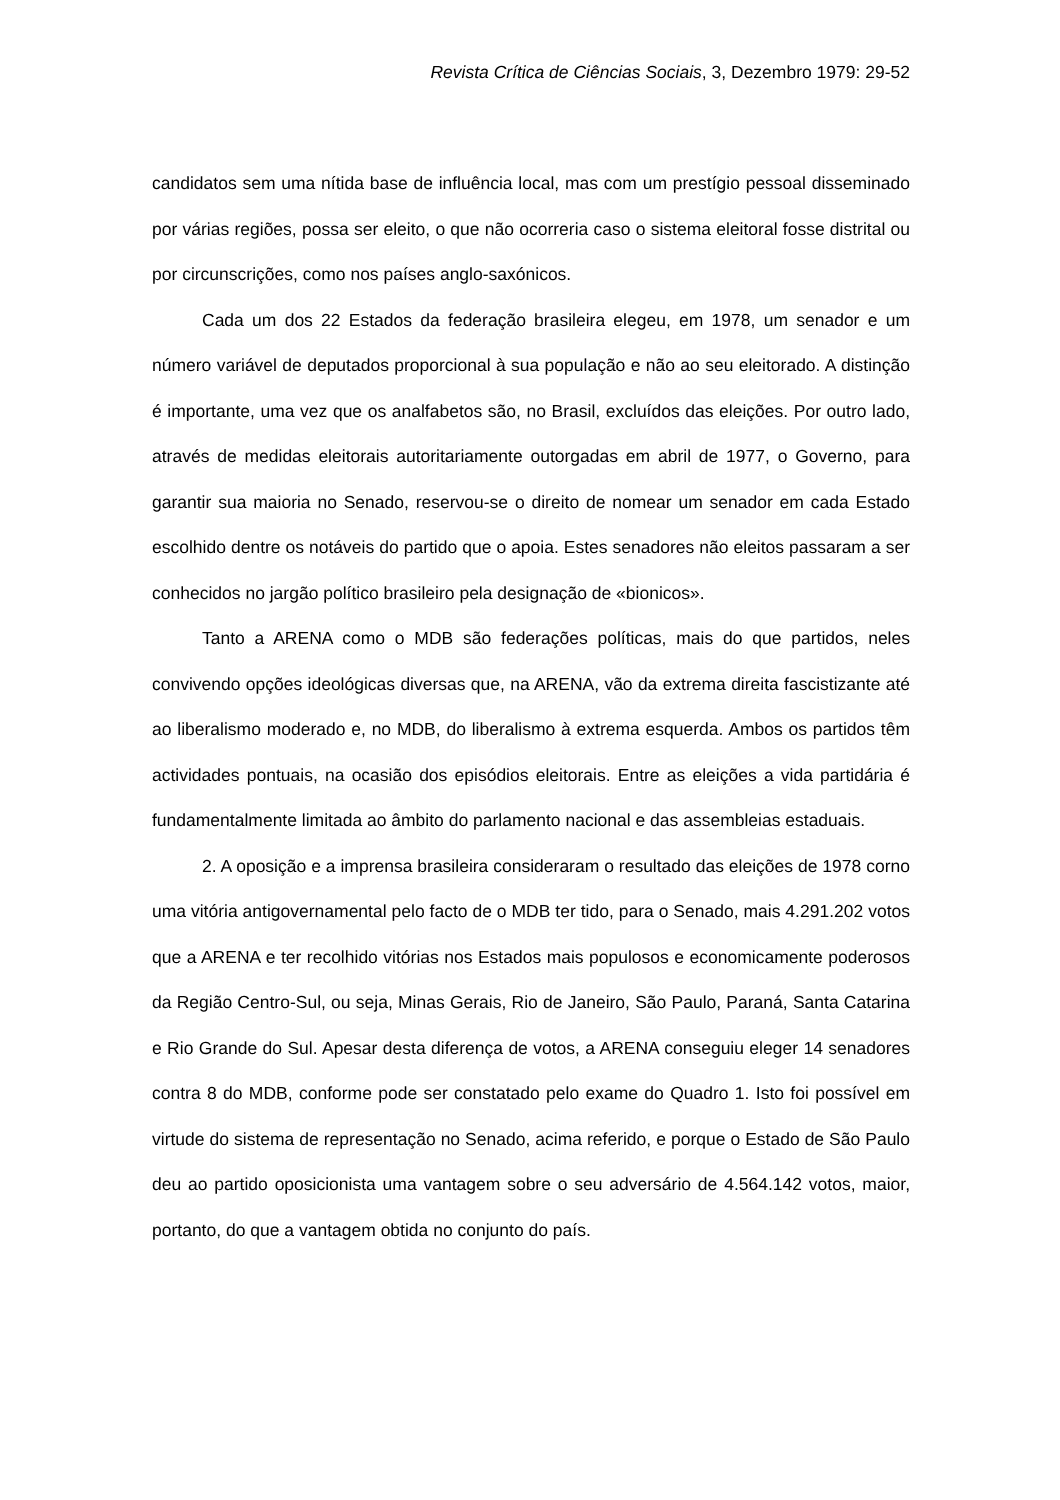Revista Crítica de Ciências Sociais, 3, Dezembro 1979: 29-52
candidatos sem uma nítida base de influência local, mas com um prestígio pessoal disseminado por várias regiões, possa ser eleito, o que não ocorreria caso o sistema eleitoral fosse distrital ou por circunscrições, como nos países anglo-saxónicos.
Cada um dos 22 Estados da federação brasileira elegeu, em 1978, um senador e um número variável de deputados proporcional à sua população e não ao seu eleitorado. A distinção é importante, uma vez que os analfabetos são, no Brasil, excluídos das eleições. Por outro lado, através de medidas eleitorais autoritariamente outorgadas em abril de 1977, o Governo, para garantir sua maioria no Senado, reservou-se o direito de nomear um senador em cada Estado escolhido dentre os notáveis do partido que o apoia. Estes senadores não eleitos passaram a ser conhecidos no jargão político brasileiro pela designação de «bionicos».
Tanto a ARENA como o MDB são federações políticas, mais do que partidos, neles convivendo opções ideológicas diversas que, na ARENA, vão da extrema direita fascistizante até ao liberalismo moderado e, no MDB, do liberalismo à extrema esquerda. Ambos os partidos têm actividades pontuais, na ocasião dos episódios eleitorais. Entre as eleições a vida partidária é fundamentalmente limitada ao âmbito do parlamento nacional e das assembleias estaduais.
2. A oposição e a imprensa brasileira consideraram o resultado das eleições de 1978 corno uma vitória antigovernamental pelo facto de o MDB ter tido, para o Senado, mais 4.291.202 votos que a ARENA e ter recolhido vitórias nos Estados mais populosos e economicamente poderosos da Região Centro-Sul, ou seja, Minas Gerais, Rio de Janeiro, São Paulo, Paraná, Santa Catarina e Rio Grande do Sul. Apesar desta diferença de votos, a ARENA conseguiu eleger 14 senadores contra 8 do MDB, conforme pode ser constatado pelo exame do Quadro 1. Isto foi possível em virtude do sistema de representação no Senado, acima referido, e porque o Estado de São Paulo deu ao partido oposicionista uma vantagem sobre o seu adversário de 4.564.142 votos, maior, portanto, do que a vantagem obtida no conjunto do país.